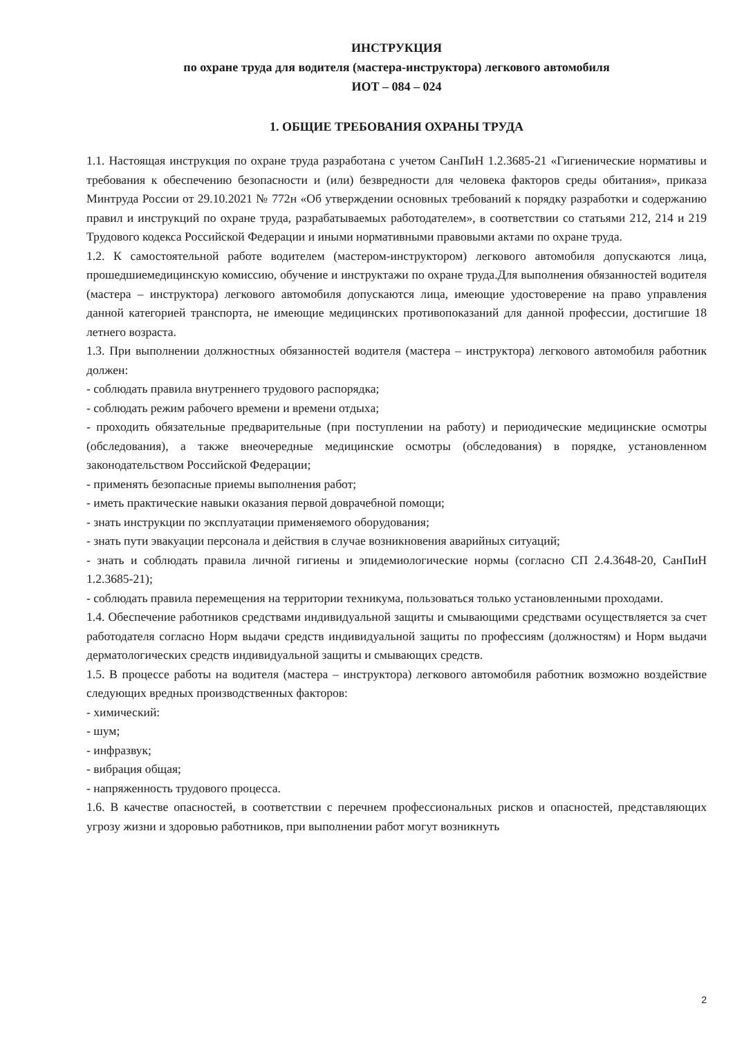ИНСТРУКЦИЯ
по охране труда для водителя (мастера-инструктора) легкового автомобиля
ИОТ – 084 – 024
1. ОБЩИЕ ТРЕБОВАНИЯ ОХРАНЫ ТРУДА
1.1. Настоящая инструкция по охране труда разработана с учетом СанПиН 1.2.3685-21 «Гигиенические нормативы и требования к обеспечению безопасности и (или) безвредности для человека факторов среды обитания», приказа Минтруда России от 29.10.2021 № 772н «Об утверждении основных требований к порядку разработки и содержанию правил и инструкций по охране труда, разрабатываемых работодателем», в соответствии со статьями 212, 214 и 219 Трудового кодекса Российской Федерации и иными нормативными правовыми актами по охране труда.
1.2. К самостоятельной работе водителем (мастером-инструктором) легкового автомобиля допускаются лица, прошедшиемедицинскую комиссию, обучение и инструктажи по охране труда.Для выполнения обязанностей водителя (мастера – инструктора) легкового автомобиля допускаются лица, имеющие удостоверение на право управления данной категорией транспорта, не имеющие медицинских противопоказаний для данной профессии, достигшие 18 летнего возраста.
1.3. При выполнении должностных обязанностей водителя (мастера – инструктора) легкового автомобиля работник должен:
- соблюдать правила внутреннего трудового распорядка;
- соблюдать режим рабочего времени и времени отдыха;
- проходить обязательные предварительные (при поступлении на работу) и периодические медицинские осмотры (обследования), а также внеочередные медицинские осмотры (обследования) в порядке, установленном законодательством Российской Федерации;
- применять безопасные приемы выполнения работ;
- иметь практические навыки оказания первой доврачебной помощи;
- знать инструкции по эксплуатации применяемого оборудования;
- знать пути эвакуации персонала и действия в случае возникновения аварийных ситуаций;
- знать и соблюдать правила личной гигиены и эпидемиологические нормы (согласно СП 2.4.3648-20, СанПиН 1.2.3685-21);
- соблюдать правила перемещения на территории техникума, пользоваться только установленными проходами.
1.4. Обеспечение работников средствами индивидуальной защиты и смывающими средствами осуществляется за счет работодателя согласно Норм выдачи средств индивидуальной защиты по профессиям (должностям) и Норм выдачи дерматологических средств индивидуальной защиты и смывающих средств.
1.5. В процессе работы на водителя (мастера – инструктора) легкового автомобиля работник возможно воздействие следующих вредных производственных факторов:
- химический:
- шум;
- инфразвук;
- вибрация общая;
- напряженность трудового процесса.
1.6. В качестве опасностей, в соответствии с перечнем профессиональных рисков и опасностей, представляющих угрозу жизни и здоровью работников, при выполнении работ могут возникнуть
2